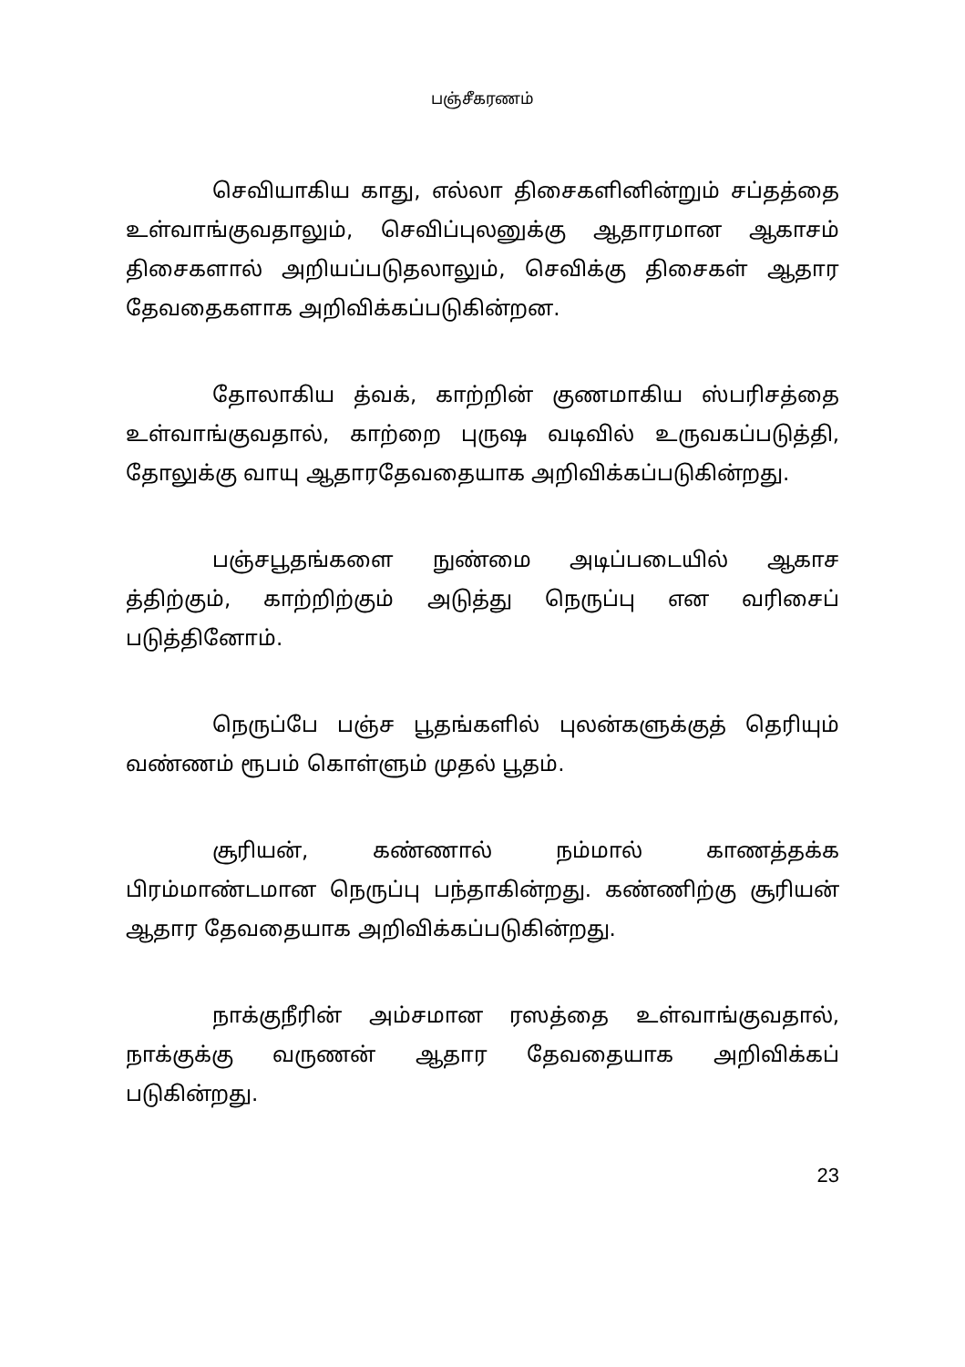பஞ்சீகரணம்
செவியாகிய காது, எல்லா திசைகளினின்றும் சப்தத்தை உள்வாங்குவதாலும், செவிப்புலனுக்கு ஆதாரமான ஆகாசம் திசைகளால் அறியப்படுதலாலும், செவிக்கு திசைகள் ஆதார தேவதைகளாக அறிவிக்கப்படுகின்றன.
தோலாகிய த்வக், காற்றின் குணமாகிய ஸ்பரிசத்தை உள்வாங்குவதால், காற்றை புருஷ வடிவில் உருவகப்படுத்தி, தோலுக்கு வாயு ஆதாரதேவதையாக அறிவிக்கப்படுகின்றது.
பஞ்சபூதங்களை நுண்மை அடிப்படையில் ஆகாச த்திற்கும், காற்றிற்கும் அடுத்து நெருப்பு என வரிசைப் படுத்தினோம்.
நெருப்பே பஞ்ச பூதங்களில் புலன்களுக்குத் தெரியும் வண்ணம் ரூபம் கொள்ளும் முதல் பூதம்.
சூரியன், கண்ணால் நம்மால் காணத்தக்க பிரம்மாண்டமான நெருப்பு பந்தாகின்றது. கண்ணிற்கு சூரியன் ஆதார தேவதையாக அறிவிக்கப்படுகின்றது.
நாக்குநீரின் அம்சமான ரஸத்தை உள்வாங்குவதால், நாக்குக்கு வருணன் ஆதார தேவதையாக அறிவிக்கப் படுகின்றது.
23